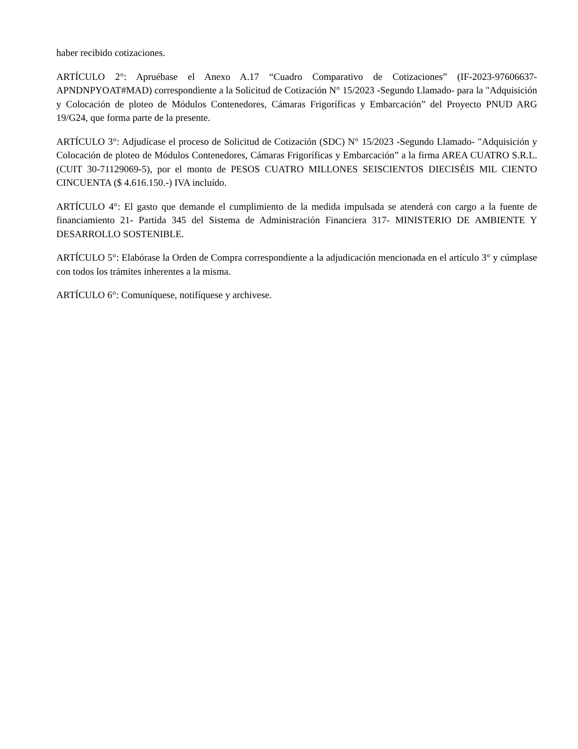haber recibido cotizaciones.
ARTÍCULO 2°: Apruébase el Anexo A.17 “Cuadro Comparativo de Cotizaciones” (IF-2023-97606637-APNDNPYOAT#MAD) correspondiente a la Solicitud de Cotización N° 15/2023 -Segundo Llamado- para la "Adquisición y Colocación de ploteo de Módulos Contenedores, Cámaras Frigoríficas y Embarcación” del Proyecto PNUD ARG 19/G24, que forma parte de la presente.
ARTÍCULO 3°: Adjudícase el proceso de Solicitud de Cotización (SDC) N° 15/2023 -Segundo Llamado- "Adquisición y Colocación de ploteo de Módulos Contenedores, Cámaras Frigoríficas y Embarcación” a la firma AREA CUATRO S.R.L. (CUIT 30-71129069-5), por el monto de PESOS CUATRO MILLONES SEISCIENTOS DIECISÉIS MIL CIENTO CINCUENTA ($ 4.616.150.-) IVA incluído.
ARTÍCULO 4°: El gasto que demande el cumplimiento de la medida impulsada se atenderá con cargo a la fuente de financiamiento 21- Partida 345 del Sistema de Administración Financiera 317- MINISTERIO DE AMBIENTE Y DESARROLLO SOSTENIBLE.
ARTÍCULO 5°: Elabórase la Orden de Compra correspondiente a la adjudicación mencionada en el artículo 3° y cúmplase con todos los trámites inherentes a la misma.
ARTÍCULO 6°: Comuníquese, notifíquese y archivese.